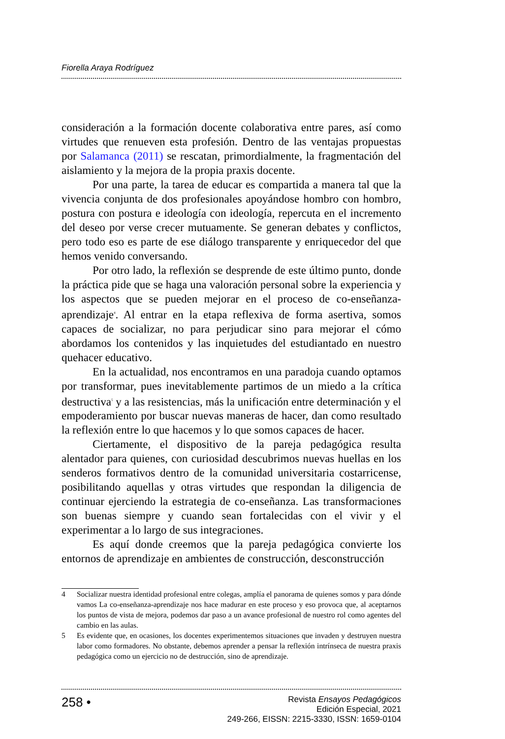Fiorella Araya Rodríguez
consideración a la formación docente colaborativa entre pares, así como virtudes que renueven esta profesión. Dentro de las ventajas propuestas por Salamanca (2011) se rescatan, primordialmente, la fragmentación del aislamiento y la mejora de la propia praxis docente.
Por una parte, la tarea de educar es compartida a manera tal que la vivencia conjunta de dos profesionales apoyándose hombro con hombro, postura con postura e ideología con ideología, repercuta en el incremento del deseo por verse crecer mutuamente. Se generan debates y conflictos, pero todo eso es parte de ese diálogo transparente y enriquecedor del que hemos venido conversando.
Por otro lado, la reflexión se desprende de este último punto, donde la práctica pide que se haga una valoración personal sobre la experiencia y los aspectos que se pueden mejorar en el proceso de co-enseñanza-aprendizaje<sup>4</sup>. Al entrar en la etapa reflexiva de forma asertiva, somos capaces de socializar, no para perjudicar sino para mejorar el cómo abordamos los contenidos y las inquietudes del estudiantado en nuestro quehacer educativo.
En la actualidad, nos encontramos en una paradoja cuando optamos por transformar, pues inevitablemente partimos de un miedo a la crítica destructiva<sup>5</sup> y a las resistencias, más la unificación entre determinación y el empoderamiento por buscar nuevas maneras de hacer, dan como resultado la reflexión entre lo que hacemos y lo que somos capaces de hacer.
Ciertamente, el dispositivo de la pareja pedagógica resulta alentador para quienes, con curiosidad descubrimos nuevas huellas en los senderos formativos dentro de la comunidad universitaria costarricense, posibilitando aquellas y otras virtudes que respondan la diligencia de continuar ejerciendo la estrategia de co-enseñanza. Las transformaciones son buenas siempre y cuando sean fortalecidas con el vivir y el experimentar a lo largo de sus integraciones.
Es aquí donde creemos que la pareja pedagógica convierte los entornos de aprendizaje en ambientes de construcción, desconstrucción
4 Socializar nuestra identidad profesional entre colegas, amplía el panorama de quienes somos y para dónde vamos La co-enseñanza-aprendizaje nos hace madurar en este proceso y eso provoca que, al aceptarnos los puntos de vista de mejora, podemos dar paso a un avance profesional de nuestro rol como agentes del cambio en las aulas.
5 Es evidente que, en ocasiones, los docentes experimentemos situaciones que invaden y destruyen nuestra labor como formadores. No obstante, debemos aprender a pensar la reflexión intrínseca de nuestra praxis pedagógica como un ejercicio no de destrucción, sino de aprendizaje.
258 •
Revista Ensayos Pedagógicos
Edición Especial, 2021
249-266, EISSN: 2215-3330, ISSN: 1659-0104